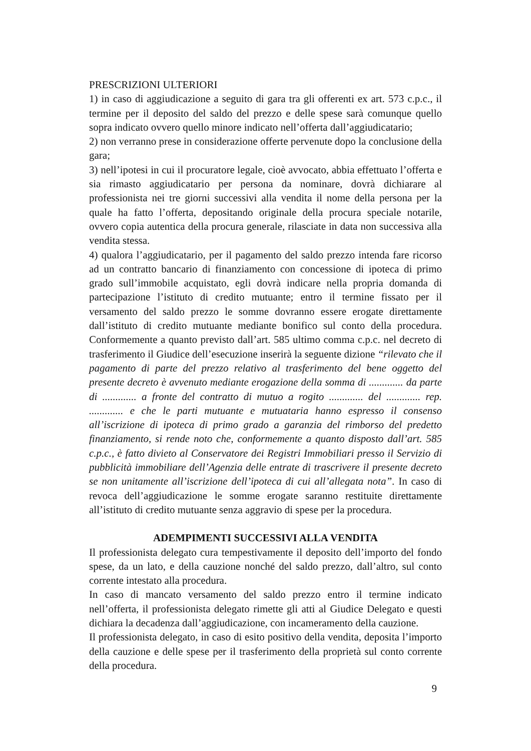PRESCRIZIONI ULTERIORI
1) in caso di aggiudicazione a seguito di gara tra gli offerenti ex art. 573 c.p.c., il termine per il deposito del saldo del prezzo e delle spese sarà comunque quello sopra indicato ovvero quello minore indicato nell’offerta dall’aggiudicatario;
2) non verranno prese in considerazione offerte pervenute dopo la conclusione della gara;
3) nell’ipotesi in cui il procuratore legale, cioè avvocato, abbia effettuato l’offerta e sia rimasto aggiudicatario per persona da nominare, dovrà dichiarare al professionista nei tre giorni successivi alla vendita il nome della persona per la quale ha fatto l’offerta, depositando originale della procura speciale notarile, ovvero copia autentica della procura generale, rilasciate in data non successiva alla vendita stessa.
4) qualora l’aggiudicatario, per il pagamento del saldo prezzo intenda fare ricorso ad un contratto bancario di finanziamento con concessione di ipoteca di primo grado sull’immobile acquistato, egli dovrà indicare nella propria domanda di partecipazione l’istituto di credito mutuante; entro il termine fissato per il versamento del saldo prezzo le somme dovranno essere erogate direttamente dall’istituto di credito mutuante mediante bonifico sul conto della procedura. Conformemente a quanto previsto dall’art. 585 ultimo comma c.p.c. nel decreto di trasferimento il Giudice dell’esecuzione inserirà la seguente dizione “rilevato che il pagamento di parte del prezzo relativo al trasferimento del bene oggetto del presente decreto è avvenuto mediante erogazione della somma di ............. da parte di ............. a fronte del contratto di mutuo a rogito ............. del ............. rep. ............. e che le parti mutuante e mutuataria hanno espresso il consenso all’iscrizione di ipoteca di primo grado a garanzia del rimborso del predetto finanziamento, si rende noto che, conformemente a quanto disposto dall’art. 585 c.p.c., è fatto divieto al Conservatore dei Registri Immobiliari presso il Servizio di pubblicità immobiliare dell’Agenzia delle entrate di trascrivere il presente decreto se non unitamente all’iscrizione dell’ipoteca di cui all’allegata nota”. In caso di revoca dell’aggiudicazione le somme erogate saranno restituite direttamente all’istituto di credito mutuante senza aggravio di spese per la procedura.
ADEMPIMENTI SUCCESSIVI ALLA VENDITA
Il professionista delegato cura tempestivamente il deposito dell’importo del fondo spese, da un lato, e della cauzione nonché del saldo prezzo, dall’altro, sul conto corrente intestato alla procedura.
In caso di mancato versamento del saldo prezzo entro il termine indicato nell’offerta, il professionista delegato rimette gli atti al Giudice Delegato e questi dichiara la decadenza dall’aggiudicazione, con incameramento della cauzione.
Il professionista delegato, in caso di esito positivo della vendita, deposita l’importo della cauzione e delle spese per il trasferimento della proprietà sul conto corrente della procedura.
9